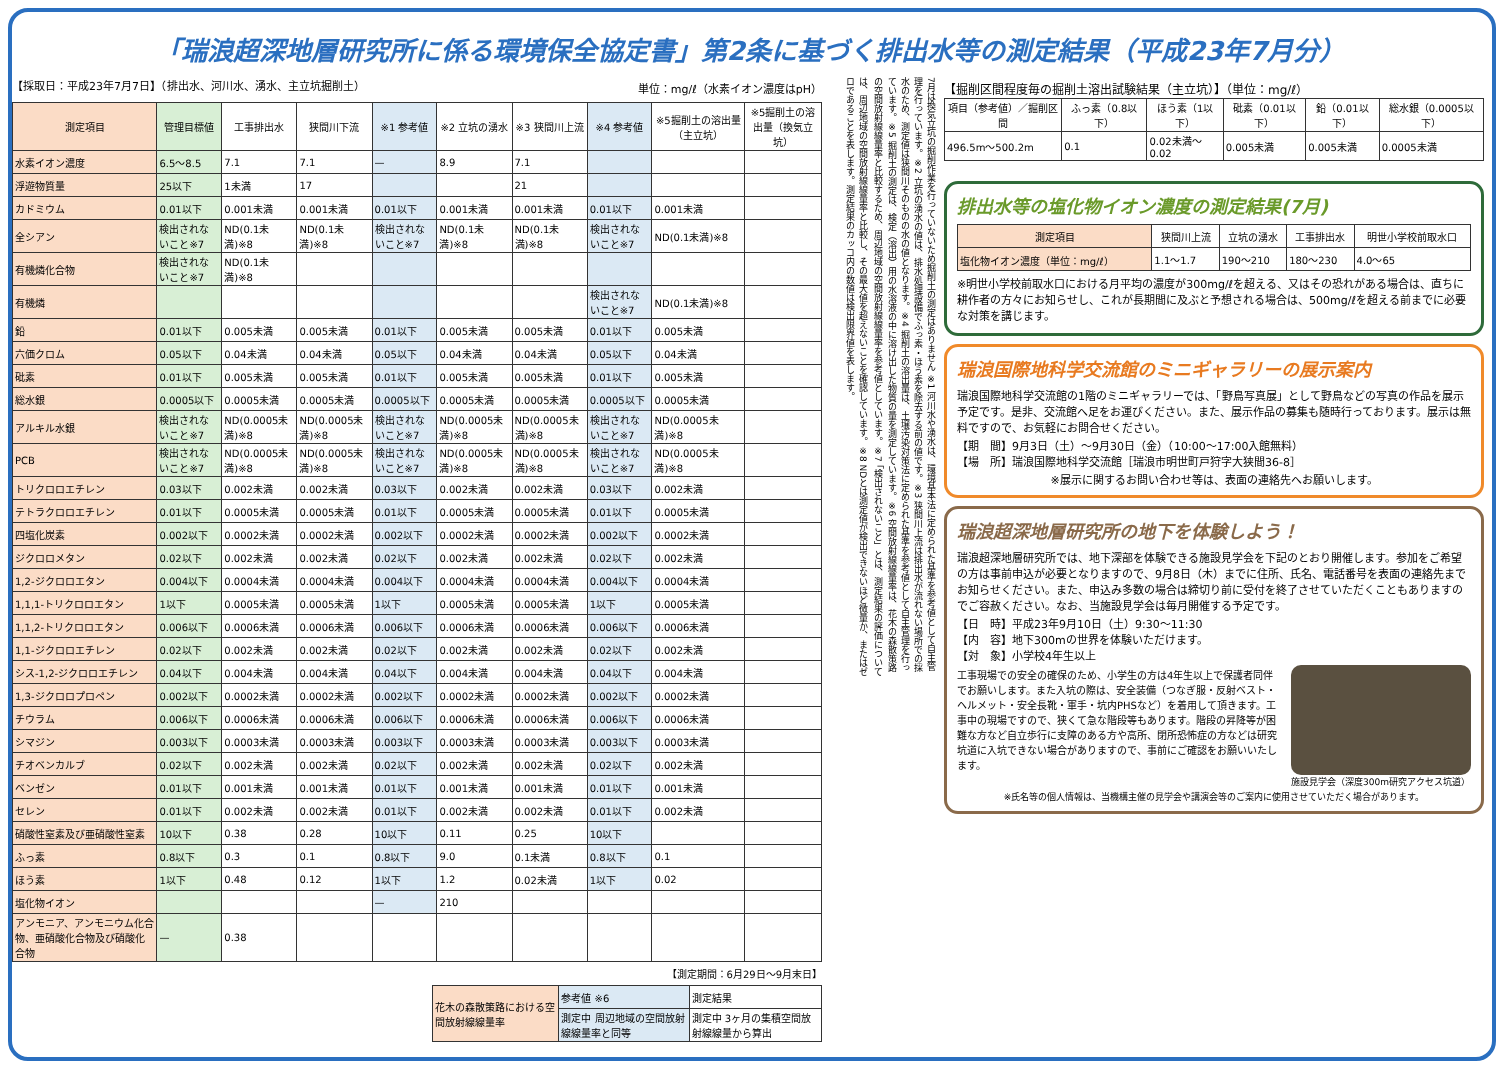「瑞浪超深地層研究所に係る環境保全協定書」第2条に基づく排出水等の測定結果（平成23年7月分）
【採取日：平成23年7月7日】（排出水、河川水、湧水、主立坑掘削土） 単位：mg/ℓ（水素イオン濃度はpH）
| 測定項目 | 管理目標値 | 工事排出水 | 狭間川下流 | ※1 参考値 | ※2 立坑の湧水 | ※3 狭間川上流 | ※4 参考値 | ※5掘削土の溶出量（主立坑） | ※5掘削土の溶出量（換気立坑） |
| --- | --- | --- | --- | --- | --- | --- | --- | --- | --- |
| 水素イオン濃度 | 6.5～8.5 | 7.1 | 7.1 | — | 8.9 | 7.1 | | | |
| 浮遊物質量 | 25以下 | 1未満 | 17 | | | 21 | | | |
| カドミウム | 0.01以下 | 0.001未満 | 0.001未満 | 0.01以下 | 0.001未満 | 0.001未満 | 0.01以下 | 0.001未満 | |
| 全シアン | 検出されないこと※7 | ND(0.1未満)※8 | ND(0.1未満)※8 | 検出されないこと※7 | ND(0.1未満)※8 | ND(0.1未満)※8 | 検出されないこと※7 | ND(0.1未満)※8 | |
| 有機燐化合物 | 検出されないこと※7 | ND(0.1未満)※8 | | | | | | | |
| 有機燐 | | | | | | | 検出されないこと※7 | ND(0.1未満)※8 | |
| 鉛 | 0.01以下 | 0.005未満 | 0.005未満 | 0.01以下 | 0.005未満 | 0.005未満 | 0.01以下 | 0.005未満 | |
| 六価クロム | 0.05以下 | 0.04未満 | 0.04未満 | 0.05以下 | 0.04未満 | 0.04未満 | 0.05以下 | 0.04未満 | |
| 砒素 | 0.01以下 | 0.005未満 | 0.005未満 | 0.01以下 | 0.005未満 | 0.005未満 | 0.01以下 | 0.005未満 | |
| 総水銀 | 0.0005以下 | 0.0005未満 | 0.0005未満 | 0.0005以下 | 0.0005未満 | 0.0005未満 | 0.0005以下 | 0.0005未満 | |
| アルキル水銀 | 検出されないこと※7 | ND(0.0005未満)※8 | ND(0.0005未満)※8 | 検出されないこと※7 | ND(0.0005未満)※8 | ND(0.0005未満)※8 | 検出されないこと※7 | ND(0.0005未満)※8 | |
| PCB | 検出されないこと※7 | ND(0.0005未満)※8 | ND(0.0005未満)※8 | 検出されないこと※7 | ND(0.0005未満)※8 | ND(0.0005未満)※8 | 検出されないこと※7 | ND(0.0005未満)※8 | |
| トリクロロエチレン | 0.03以下 | 0.002未満 | 0.002未満 | 0.03以下 | 0.002未満 | 0.002未満 | 0.03以下 | 0.002未満 | |
| テトラクロロエチレン | 0.01以下 | 0.0005未満 | 0.0005未満 | 0.01以下 | 0.0005未満 | 0.0005未満 | 0.01以下 | 0.0005未満 | |
| 四塩化炭素 | 0.002以下 | 0.0002未満 | 0.0002未満 | 0.002以下 | 0.0002未満 | 0.0002未満 | 0.002以下 | 0.0002未満 | |
| ジクロロメタン | 0.02以下 | 0.002未満 | 0.002未満 | 0.02以下 | 0.002未満 | 0.002未満 | 0.02以下 | 0.002未満 | |
| 1,2-ジクロロエタン | 0.004以下 | 0.0004未満 | 0.0004未満 | 0.004以下 | 0.0004未満 | 0.0004未満 | 0.004以下 | 0.0004未満 | |
| 1,1,1-トリクロロエタン | 1以下 | 0.0005未満 | 0.0005未満 | 1以下 | 0.0005未満 | 0.0005未満 | 1以下 | 0.0005未満 | |
| 1,1,2-トリクロロエタン | 0.006以下 | 0.0006未満 | 0.0006未満 | 0.006以下 | 0.0006未満 | 0.0006未満 | 0.006以下 | 0.0006未満 | |
| 1,1-ジクロロエチレン | 0.02以下 | 0.002未満 | 0.002未満 | 0.02以下 | 0.002未満 | 0.002未満 | 0.02以下 | 0.002未満 | |
| シス-1,2-ジクロロエチレン | 0.04以下 | 0.004未満 | 0.004未満 | 0.04以下 | 0.004未満 | 0.004未満 | 0.04以下 | 0.004未満 | |
| 1,3-ジクロロプロペン | 0.002以下 | 0.0002未満 | 0.0002未満 | 0.002以下 | 0.0002未満 | 0.0002未満 | 0.002以下 | 0.0002未満 | |
| チウラム | 0.006以下 | 0.0006未満 | 0.0006未満 | 0.006以下 | 0.0006未満 | 0.0006未満 | 0.006以下 | 0.0006未満 | |
| シマジン | 0.003以下 | 0.0003未満 | 0.0003未満 | 0.003以下 | 0.0003未満 | 0.0003未満 | 0.003以下 | 0.0003未満 | |
| チオベンカルブ | 0.02以下 | 0.002未満 | 0.002未満 | 0.02以下 | 0.002未満 | 0.002未満 | 0.02以下 | 0.002未満 | |
| ベンゼン | 0.01以下 | 0.001未満 | 0.001未満 | 0.01以下 | 0.001未満 | 0.001未満 | 0.01以下 | 0.001未満 | |
| セレン | 0.01以下 | 0.002未満 | 0.002未満 | 0.01以下 | 0.002未満 | 0.002未満 | 0.01以下 | 0.002未満 | |
| 硝酸性窒素及び亜硝酸性窒素 | 10以下 | 0.38 | 0.28 | 10以下 | 0.11 | 0.25 | 10以下 | | |
| ふっ素 | 0.8以下 | 0.3 | 0.1 | 0.8以下 | 9.0 | 0.1未満 | 0.8以下 | 0.1 | |
| ほう素 | 1以下 | 0.48 | 0.12 | 1以下 | 1.2 | 0.02未満 | 1以下 | 0.02 | |
| 塩化物イオン | | | | — | 210 | | | | |
| アンモニア、アンモニウム化合物、亜硝酸化合物及び硝酸化合物 | — | 0.38 | | | | | | | |
【測定期間：6月29日～9月末日】
| 花木の森散策路における空間放射線線量率 | 参考値 ※6 | 測定結果 |
| | 測定中 周辺地域の空間放射線線量率と同等 | 測定中 3ヶ月の集積空間放射線線量から算出 |
7月は換気立坑の掘削作業を行っていないため掘削土の測定はありません ※1 河川水や湧水は、環境基本法に定められた基準を参考値として自主管理を行っています。※2 立坑の湧水の値は、排水処理設備でふっ素・ほう素を除去する前の値です。※3 狭間川上流は排出水が流れない場所での採水のため、測定値は狭間川そのものの水の値となります。※4 掘削土の溶出量は、土壌汚染対策法に定められた基準を参考値として自主管理を行っています。※5 掘削土の測定は、検定（溶出）用の水溶液の中に溶け出した物質の量を測定しています。※6 空間放射線線量率は、花木の森散策路の空間放射線線量率と比較するため、周辺地域の空間放射線線量率を参考値としています。※7 「検出されないこと」とは、測定結果の評価については、周辺地域の空間放射線線量率と比較し、その最大値を超えないことを確認しています。※8 NDとは測定値が検出できないほど微量か、またはゼロであることを表します。測定結果のカッコ内の数値は検出限界値を表します。
【掘削区間程度毎の掘削土溶出試験結果（主立坑）】（単位：mg/ℓ）
| 項目（参考値）／掘削区間 | ふっ素（0.8以下） | ほう素（1以下） | 砒素（0.01以下） | 鉛（0.01以下） | 総水銀（0.0005以下） |
| --- | --- | --- | --- | --- | --- |
| 496.5m～500.2m | 0.1 | 0.02未満～0.02 | 0.005未満 | 0.005未満 | 0.0005未満 |
排出水等の塩化物イオン濃度の測定結果(7月)
| 測定項目 | 狭間川上流 | 立坑の湧水 | 工事排出水 | 明世小学校前取水口 |
| --- | --- | --- | --- | --- |
| 塩化物イオン濃度（単位：mg/ℓ） | 1.1～1.7 | 190～210 | 180～230 | 4.0～65 |
※明世小学校前取水口における月平均の濃度が300mg/ℓを超える、又はその恐れがある場合は、直ちに耕作者の方々にお知らせし、これが長期間に及ぶと予想される場合は、500mg/ℓを超える前までに必要な対策を講じます。
瑞浪国際地科学交流館のミニギャラリーの展示案内
瑞浪国際地科学交流館の1階のミニギャラリーでは、「野鳥写真展」として野鳥などの写真の作品を展示予定です。是非、交流館へ足をお運びください。また、展示作品の募集も随時行っております。展示は無料ですので、お気軽にお問合せください。
【期　間】9月3日（土）～9月30日（金）（10:00～17:00入館無料）
【場　所】瑞浪国際地科学交流館［瑞浪市明世町戸狩字大狭間36-8］
※展示に関するお問い合わせ等は、表面の連絡先へお願いします。
瑞浪超深地層研究所の地下を体験しよう！
瑞浪超深地層研究所では、地下深部を体験できる施設見学会を下記のとおり開催します。参加をご希望の方は事前申込が必要となりますので、9月8日（木）までに住所、氏名、電話番号を表面の連絡先までお知らせください。また、申込み多数の場合は締切り前に受付を終了させていただくこともありますのでご容赦ください。なお、当施設見学会は毎月開催する予定です。
【日　時】平成23年9月10日（土）9:30～11:30
【内　容】地下300mの世界を体験いただけます。
【対　象】小学校4年生以上
工事現場での安全の確保のため、小学生の方は4年生以上で保護者同伴でお願いします。また入坑の際は、安全装備（つなぎ服・反射ベスト・ヘルメット・安全長靴・軍手・坑内PHSなど）を着用して頂きます。工事中の現場ですので、狭くて急な階段等もあります。階段の昇降等が困難な方など自立歩行に支障のある方や高所、閉所恐怖症の方などは研究坑道に入坑できない場合がありますので、事前にご確認をお願いいたします。
施設見学会（深度300m研究アクセス坑道）
※氏名等の個人情報は、当機構主催の見学会や講演会等のご案内に使用させていただく場合があります。